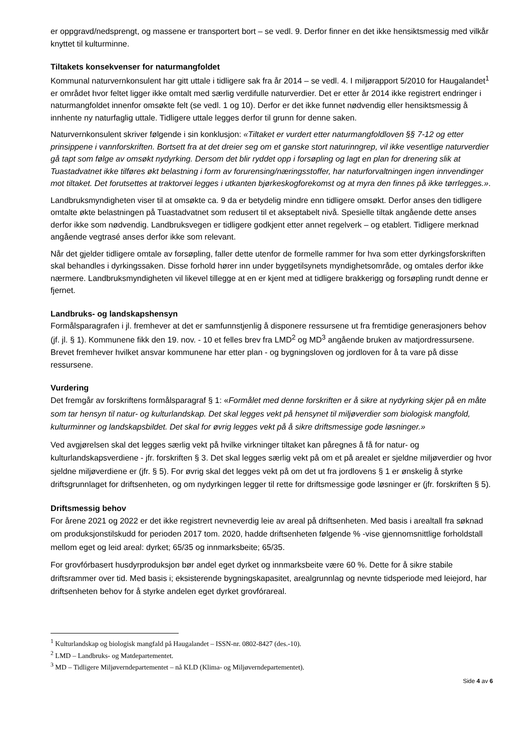er oppgravd/nedsprengt, og massene er transportert bort – se vedl. 9. Derfor finner en det ikke hensiktsmessig med vilkår knyttet til kulturminne.
Tiltakets konsekvenser for naturmangfoldet
Kommunal naturvernkonsulent har gitt uttale i tidligere sak fra år 2014 – se vedl. 4. I miljørapport 5/2010 for Haugalandet<sup>1</sup> er området hvor feltet ligger ikke omtalt med særlig verdifulle naturverdier. Det er etter år 2014 ikke registrert endringer i naturmangfoldet innenfor omsøkte felt (se vedl. 1 og 10). Derfor er det ikke funnet nødvendig eller hensiktsmessig å innhente ny naturfaglig uttale. Tidligere uttale legges derfor til grunn for denne saken.
Naturvernkonsulent skriver følgende i sin konklusjon: «Tiltaket er vurdert etter naturmangfoldloven §§ 7-12 og etter prinsippene i vannforskriften. Bortsett fra at det dreier seg om et ganske stort naturinngrep, vil ikke vesentlige naturverdier gå tapt som følge av omsøkt nydyrking. Dersom det blir ryddet opp i forsøpling og lagt en plan for drenering slik at Tuastadvatnet ikke tilføres økt belastning i form av forurensing/næringsstoffer, har naturforvaltningen ingen innvendinger mot tiltaket. Det forutsettes at traktorvei legges i utkanten bjørkeskogforekomst og at myra den finnes på ikke tørrlegges.».
Landbruksmyndigheten viser til at omsøkte ca. 9 da er betydelig mindre enn tidligere omsøkt. Derfor anses den tidligere omtalte økte belastningen på Tuastadvatnet som redusert til et akseptabelt nivå. Spesielle tiltak angående dette anses derfor ikke som nødvendig. Landbruksvegen er tidligere godkjent etter annet regelverk – og etablert. Tidligere merknad angående vegtrasé anses derfor ikke som relevant.
Når det gjelder tidligere omtale av forsøpling, faller dette utenfor de formelle rammer for hva som etter dyrkingsforskriften skal behandles i dyrkingssaken. Disse forhold hører inn under byggetilsynets myndighetsområde, og omtales derfor ikke nærmere. Landbruksmyndigheten vil likevel tillegge at en er kjent med at tidligere brakkerigg og forsøpling rundt denne er fjernet.
Landbruks- og landskapshensyn
Formålsparagrafen i jl. fremhever at det er samfunnstjenlig å disponere ressursene ut fra fremtidige generasjoners behov (jf. jl. § 1). Kommunene fikk den 19. nov. - 10 et felles brev fra LMD<sup>2</sup> og MD<sup>3</sup> angående bruken av matjordressursene. Brevet fremhever hvilket ansvar kommunene har etter plan - og bygningsloven og jordloven for å ta vare på disse ressursene.
Vurdering
Det fremgår av forskriftens formålsparagraf § 1: «Formålet med denne forskriften er å sikre at nydyrking skjer på en måte som tar hensyn til natur- og kulturlandskap. Det skal legges vekt på hensynet til miljøverdier som biologisk mangfold, kulturminner og landskapsbildet. Det skal for øvrig legges vekt på å sikre driftsmessige gode løsninger.»
Ved avgjørelsen skal det legges særlig vekt på hvilke virkninger tiltaket kan påregnes å få for natur- og kulturlandskapsverdiene - jfr. forskriften § 3. Det skal legges særlig vekt på om et på arealet er sjeldne miljøverdier og hvor sjeldne miljøverdiene er (jfr. § 5). For øvrig skal det legges vekt på om det ut fra jordlovens § 1 er ønskelig å styrke driftsgrunnlaget for driftsenheten, og om nydyrkingen legger til rette for driftsmessige gode løsninger er (jfr. forskriften § 5).
Driftsmessig behov
For årene 2021 og 2022 er det ikke registrert nevneverdig leie av areal på driftsenheten. Med basis i arealtall fra søknad om produksjonstilskudd for perioden 2017 tom. 2020, hadde driftsenheten følgende % -vise gjennomsnittlige forholdstall mellom eget og leid areal: dyrket; 65/35 og innmarksbeite; 65/35.
For grovfórbasert husdyrproduksjon bør andel eget dyrket og innmarksbeite være 60 %. Dette for å sikre stabile driftsrammer over tid. Med basis i; eksisterende bygningskapasitet, arealgrunnlag og nevnte tidsperiode med leiejord, har driftsenheten behov for å styrke andelen eget dyrket grovfórareal.
<sup>1</sup> Kulturlandskap og biologisk mangfald på Haugalandet – ISSN-nr. 0802-8427 (des.-10).
<sup>2</sup> LMD – Landbruks- og Matdepartementet.
<sup>3</sup> MD – Tidligere Miljøverndepartementet – nå KLD (Klima- og Miljøverndepartementet).
Side 4 av 6